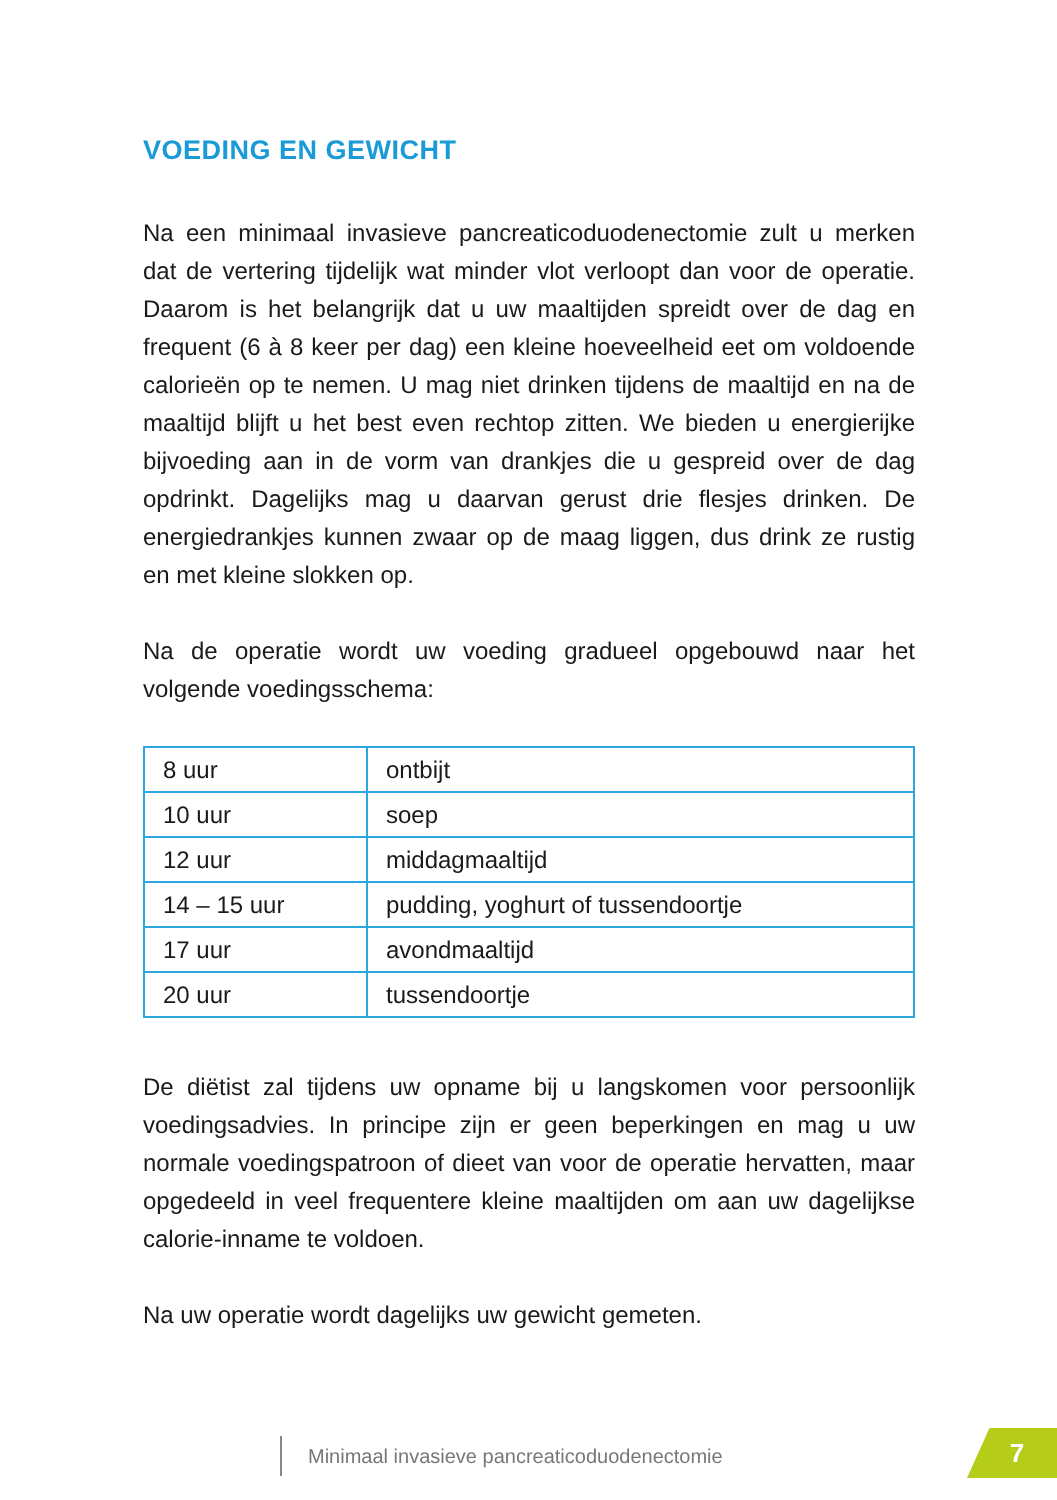VOEDING EN GEWICHT
Na een minimaal invasieve pancreaticoduodenectomie zult u merken dat de vertering tijdelijk wat minder vlot verloopt dan voor de operatie. Daarom is het belangrijk dat u uw maaltijden spreidt over de dag en frequent (6 à 8 keer per dag) een kleine hoeveelheid eet om voldoende calorieën op te nemen. U mag niet drinken tijdens de maaltijd en na de maaltijd blijft u het best even rechtop zitten. We bieden u energierijke bijvoeding aan in de vorm van drankjes die u gespreid over de dag opdrinkt. Dagelijks mag u daarvan gerust drie flesjes drinken. De energiedrankjes kunnen zwaar op de maag liggen, dus drink ze rustig en met kleine slokken op.
Na de operatie wordt uw voeding gradueel opgebouwd naar het volgende voedingsschema:
| 8 uur | ontbijt |
| 10 uur | soep |
| 12 uur | middagmaaltijd |
| 14 – 15 uur | pudding, yoghurt of tussendoortje |
| 17 uur | avondmaaltijd |
| 20 uur | tussendoortje |
De diëtist zal tijdens uw opname bij u langskomen voor persoonlijk voedingsadvies. In principe zijn er geen beperkingen en mag u uw normale voedingspatroon of dieet van voor de operatie hervatten, maar opgedeeld in veel frequentere kleine maaltijden om aan uw dagelijkse calorie-inname te voldoen.
Na uw operatie wordt dagelijks uw gewicht gemeten.
Minimaal invasieve pancreaticoduodenectomie
7